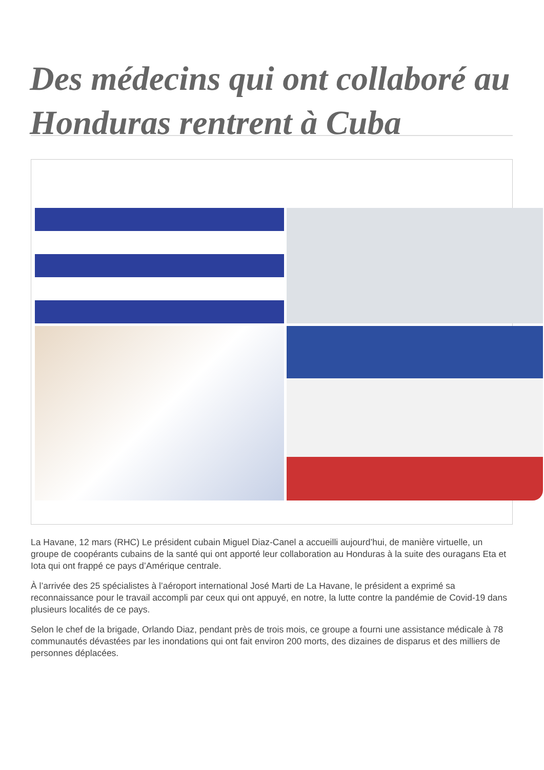Des médecins qui ont collaboré au Honduras rentrent à Cuba
La Havane, 12 mars (RHC) Le président cubain Miguel Diaz-Canel a accueilli aujourd’hui, de manière virtuelle, un groupe de coopérants cubains de la santé qui ont apporté leur collaboration au Honduras à la suite des ouragans Eta et Iota qui ont frappé ce pays d’Amérique centrale.
À l’arrivée des 25 spécialistes à l’aéroport international José Marti de La Havane, le président a exprimé sa reconnaissance pour le travail accompli par ceux qui ont appuyé, en notre, la lutte contre la pandémie de Covid-19 dans plusieurs localités de ce pays.
Selon le chef de la brigade, Orlando Diaz, pendant près de trois mois, ce groupe a fourni une assistance médicale à 78 communautés dévastées par les inondations qui ont fait environ 200 morts, des dizaines de disparus et des milliers de personnes déplacées.